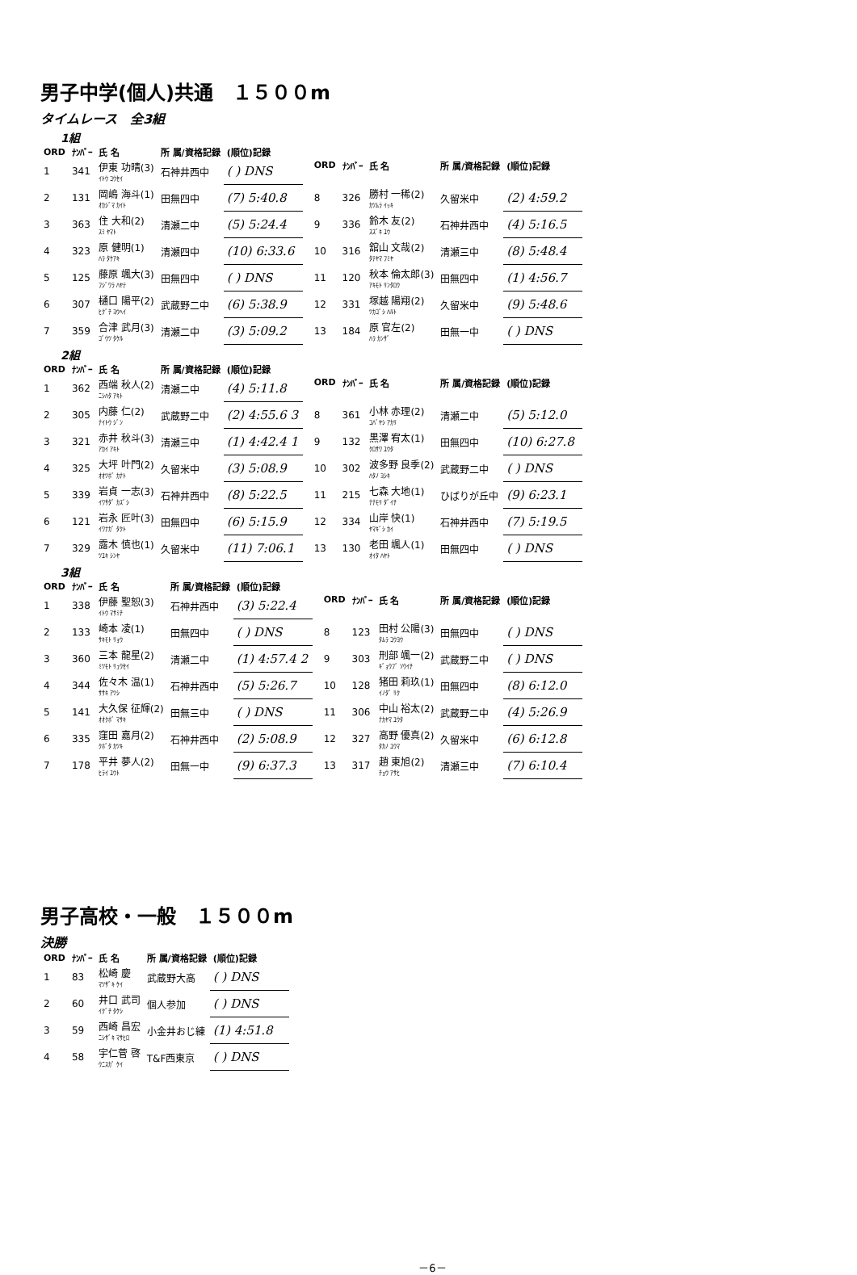男子中学(個人)共通　１５００m
タイムレース　全3組
1組
| ORD | ﾅﾝﾊﾞｰ | 氏 名 | 所 属/資格記録 | (順位)記録 |
| --- | --- | --- | --- | --- |
| 1 | 341 | 伊東 功晴(3) ｲﾄｳ ｺｳｾｲ | 石神井西中 | ( ) DNS |
| 2 | 131 | 岡嶋 海斗(1) ｵｶｼﾞﾏ ｶｲﾄ | 田無四中 | (7) 5:40.8 |
| 3 | 363 | 住 大和(2) ｽﾐ ﾔﾏﾄ | 清瀬二中 | (5) 5:24.4 |
| 4 | 323 | 原 健明(1) ﾊﾗ ﾀｹｱｷ | 清瀬四中 | (10) 6:33.6 |
| 5 | 125 | 藤原 颯大(3) ﾌｼﾞﾜﾗ ﾊﾔﾃ | 田無四中 | ( ) DNS |
| 6 | 307 | 樋口 陽平(2) ﾋｸﾞﾁ ﾖｳﾍｲ | 武蔵野二中 | (6) 5:38.9 |
| 7 | 359 | 合津 武月(3) ｺﾞｳﾂ ﾀｹﾙ | 清瀬二中 | (3) 5:09.2 |
| ORD | ﾅﾝﾊﾞｰ | 氏 名 | 所 属/資格記録 | (順位)記録 |
| --- | --- | --- | --- | --- |
| 8 | 326 | 勝村 一稀(2) ｶﾂﾑﾗ ｲｯｷ | 久留米中 | (2) 4:59.2 |
| 9 | 336 | 鈴木 友(2) ｽｽﾞｷ ﾕｳ | 石神井西中 | (4) 5:16.5 |
| 10 | 316 | 舘山 文哉(2) ﾀﾃﾔﾏ ﾌﾐﾔ | 清瀬三中 | (8) 5:48.4 |
| 11 | 120 | 秋本 倫太郎(3) ｱｷﾓﾄ ﾘﾝﾀﾛｳ | 田無四中 | (1) 4:56.7 |
| 12 | 331 | 塚越 陽翔(2) ﾂｶｺﾞｼ ﾊﾙﾄ | 久留米中 | (9) 5:48.6 |
| 13 | 184 | 原 官左(2) ﾊﾗ ｶﾝｻﾞ | 田無一中 | ( ) DNS |
2組
| ORD | ﾅﾝﾊﾞｰ | 氏 名 | 所 属/資格記録 | (順位)記録 |
| --- | --- | --- | --- | --- |
| 1 | 362 | 西端 秋人(2) ﾆｼﾊﾀ ｱｷﾄ | 清瀬二中 | (4) 5:11.8 |
| 2 | 305 | 内藤 仁(2) ﾅｲﾄｳ ｼﾞﾝ | 武蔵野二中 | (2) 4:55.6 3 |
| 3 | 321 | 赤井 秋斗(3) ｱｶｲ ｱｷﾄ | 清瀬三中 | (1) 4:42.4 1 |
| 4 | 325 | 大坪 叶門(2) ｵｵﾂﾎﾞ ｶﾅﾄ | 久留米中 | (3) 5:08.9 |
| 5 | 339 | 岩貞 一志(3) ｲﾜｻﾀﾞ ｶｽﾞｼ | 石神井西中 | (8) 5:22.5 |
| 6 | 121 | 岩永 匠叶(3) ｲﾜﾅｶﾞ ﾀｸﾄ | 田無四中 | (6) 5:15.9 |
| 7 | 329 | 露木 慎也(1) ﾂﾕｷ ｼﾝﾔ | 久留米中 | (11) 7:06.1 |
| ORD | ﾅﾝﾊﾞｰ | 氏 名 | 所 属/資格記録 | (順位)記録 |
| --- | --- | --- | --- | --- |
| 8 | 361 | 小林 赤理(2) ｺﾊﾞﾔｼ ｱｶﾘ | 清瀬二中 | (5) 5:12.0 |
| 9 | 132 | 黒澤 宥太(1) ｸﾛｻﾜ ﾕｳﾀ | 田無四中 | (10) 6:27.8 |
| 10 | 302 | 波多野 良季(2) ﾊﾀﾉ ﾖｼｷ | 武蔵野二中 | ( ) DNS |
| 11 | 215 | 七森 大地(1) ﾅﾅﾓﾘ ﾀﾞｲﾁ | ひばりが丘中 | (9) 6:23.1 |
| 12 | 334 | 山岸 快(1) ﾔﾏｷﾞｼ ｶｲ | 石神井西中 | (7) 5:19.5 |
| 13 | 130 | 老田 颯人(1) ｵｲﾀ ﾊﾔﾄ | 田無四中 | ( ) DNS |
3組
| ORD | ﾅﾝﾊﾞｰ | 氏 名 | 所 属/資格記録 | (順位)記録 |
| --- | --- | --- | --- | --- |
| 1 | 338 | 伊藤 聖恕(3) ｲﾄｳ ﾏｻﾐﾁ | 石神井西中 | (3) 5:22.4 |
| 2 | 133 | 崎本 凌(1) ｻｷﾓﾄ ﾘｮｳ | 田無四中 | ( ) DNS |
| 3 | 360 | 三本 龍星(2) ﾐﾂﾓﾄ ﾘｭｳｾｲ | 清瀬二中 | (1) 4:57.4 2 |
| 4 | 344 | 佐々木 温(1) ｻｻｷ ｱﾂｼ | 石神井西中 | (5) 5:26.7 |
| 5 | 141 | 大久保 征輝(2) ｵｵｸﾎﾞ ﾏｻｷ | 田無三中 | ( ) DNS |
| 6 | 335 | 窪田 嘉月(2) ｸﾎﾞﾀ ｶﾂｷ | 石神井西中 | (2) 5:08.9 |
| 7 | 178 | 平井 夢人(2) ﾋﾗｲ ﾕｳﾄ | 田無一中 | (9) 6:37.3 |
| ORD | ﾅﾝﾊﾞｰ | 氏 名 | 所 属/資格記録 | (順位)記録 |
| --- | --- | --- | --- | --- |
| 8 | 123 | 田村 公陽(3) ﾀﾑﾗ ｺｳﾖｳ | 田無四中 | ( ) DNS |
| 9 | 303 | 刑部 颯一(2) ｷﾞｮｳﾌﾞ ｿｳｲﾁ | 武蔵野二中 | ( ) DNS |
| 10 | 128 | 猪田 莉玖(1) ｲﾉﾀﾞ ﾘｸ | 田無四中 | (8) 6:12.0 |
| 11 | 306 | 中山 裕太(2) ﾅｶﾔﾏ ﾕｳﾀ | 武蔵野二中 | (4) 5:26.9 |
| 12 | 327 | 高野 優真(2) ﾀｶﾉ ﾕｳﾏ | 久留米中 | (6) 6:12.8 |
| 13 | 317 | 趙 東旭(2) ﾁｮｳ ｱｻﾋ | 清瀬三中 | (7) 6:10.4 |
男子高校・一般　１５００m
決勝
| ORD | ﾅﾝﾊﾞｰ | 氏 名 | 所 属/資格記録 | (順位)記録 |
| --- | --- | --- | --- | --- |
| 1 | 83 | 松崎 慶 ﾏﾂｻﾞｷ ｹｲ | 武蔵野大高 | ( ) DNS |
| 2 | 60 | 井口 武司 ｲｸﾞﾁ ﾀｹｼ | 個人参加 | ( ) DNS |
| 3 | 59 | 西崎 昌宏 ﾆｼｻﾞｷ ﾏｻﾋﾛ | 小金井おじ練 | (1) 4:51.8 |
| 4 | 58 | 宇仁菅 啓 ｳﾆｽｶﾞ ｹｲ | T&F西東京 | ( ) DNS |
－6－